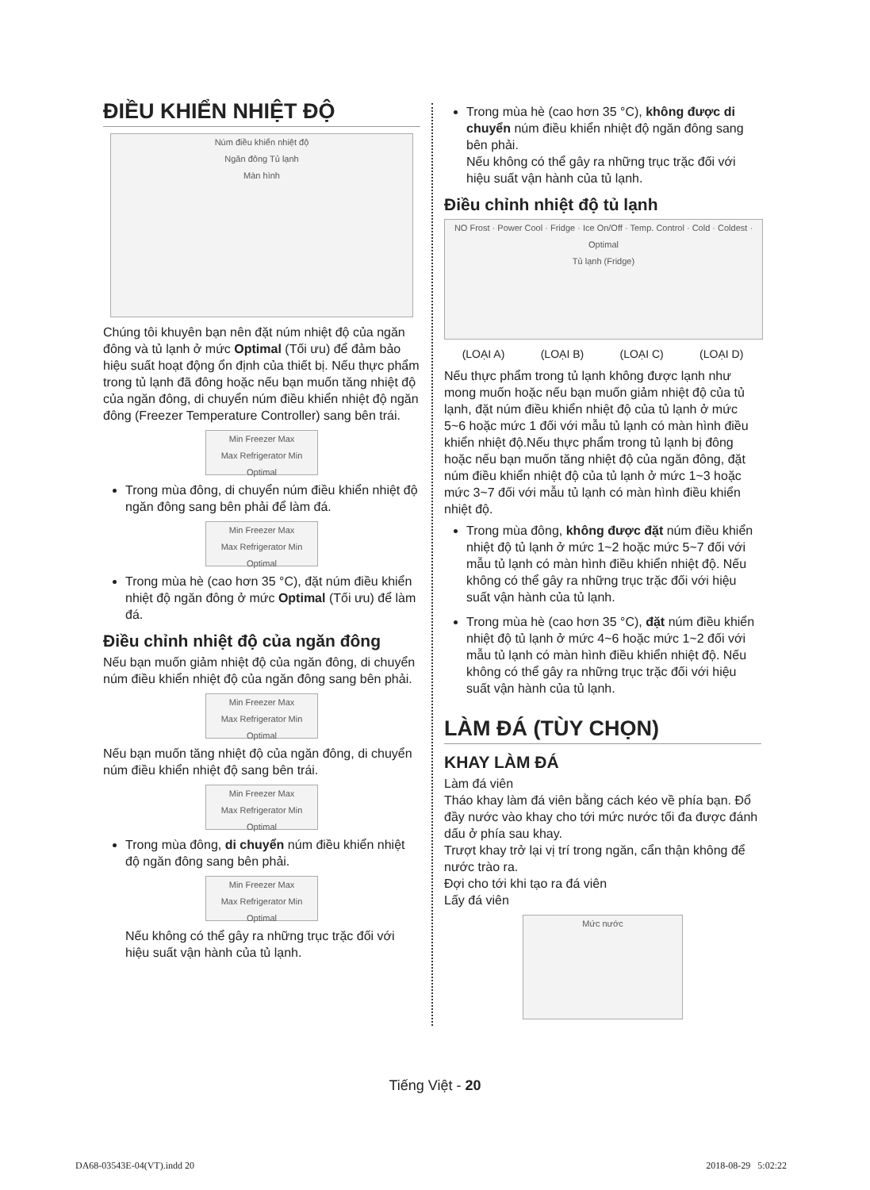ĐIỀU KHIỂN NHIỆT ĐỘ
Núm điều khiển nhiệt độ
Ngăn đông Tủ lạnh
Màn hình
Chúng tôi khuyên bạn nên đặt núm nhiệt độ của ngăn đông và tủ lạnh ở mức Optimal (Tối ưu) để đảm bảo hiệu suất hoạt động ổn định của thiết bị. Nếu thực phẩm trong tủ lạnh đã đông hoặc nếu bạn muốn tăng nhiệt độ của ngăn đông, di chuyển núm điều khiển nhiệt độ ngăn đông (Freezer Temperature Controller) sang bên trái.
Min Freezer Max
Max Refrigerator Min
Optimal
Trong mùa đông, di chuyển núm điều khiển nhiệt độ ngăn đông sang bên phải để làm đá.
Min Freezer Max
Max Refrigerator Min
Optimal
Trong mùa hè (cao hơn 35 °C), đặt núm điều khiển nhiệt độ ngăn đông ở mức Optimal (Tối ưu) để làm đá.
Điều chỉnh nhiệt độ của ngăn đông
Nếu bạn muốn giảm nhiệt độ của ngăn đông, di chuyển núm điều khiển nhiệt độ của ngăn đông sang bên phải.
Min Freezer Max
Max Refrigerator Min
Optimal
Nếu bạn muốn tăng nhiệt độ của ngăn đông, di chuyển núm điều khiển nhiệt độ sang bên trái.
Min Freezer Max
Max Refrigerator Min
Optimal
Trong mùa đông, di chuyển núm điều khiển nhiệt độ ngăn đông sang bên phải.
Min Freezer Max
Max Refrigerator Min
Optimal
Nếu không có thể gây ra những trục trặc đối với hiệu suất vận hành của tủ lạnh.
Trong mùa hè (cao hơn 35 °C), không được di chuyển núm điều khiển nhiệt độ ngăn đông sang bên phải.
Nếu không có thể gây ra những trục trặc đối với hiệu suất vận hành của tủ lạnh.
Điều chỉnh nhiệt độ tủ lạnh
NO Frost · Power Cool · Fridge · Ice On/Off · Temp. Control · Cold · Coldest · Optimal
Tủ lạnh (Fridge)
(LOẠI A) (LOẠI B) (LOẠI C) (LOẠI D)
Nếu thực phẩm trong tủ lạnh không được lạnh như mong muốn hoặc nếu bạn muốn giảm nhiệt độ của tủ lạnh, đặt núm điều khiển nhiệt độ của tủ lạnh ở mức 5~6 hoặc mức 1 đối với mẫu tủ lạnh có màn hình điều khiển nhiệt độ.Nếu thực phẩm trong tủ lạnh bị đông hoặc nếu bạn muốn tăng nhiệt độ của ngăn đông, đặt núm điều khiển nhiệt độ của tủ lạnh ở mức 1~3 hoặc mức 3~7 đối với mẫu tủ lạnh có màn hình điều khiển nhiệt độ.
Trong mùa đông, không được đặt núm điều khiển nhiệt độ tủ lạnh ở mức 1~2 hoặc mức 5~7 đối với mẫu tủ lạnh có màn hình điều khiển nhiệt độ. Nếu không có thể gây ra những trục trặc đối với hiệu suất vận hành của tủ lạnh.
Trong mùa hè (cao hơn 35 °C), đặt núm điều khiển nhiệt độ tủ lạnh ở mức 4~6 hoặc mức 1~2 đối với mẫu tủ lạnh có màn hình điều khiển nhiệt độ. Nếu không có thể gây ra những trục trặc đối với hiệu suất vận hành của tủ lạnh.
LÀM ĐÁ (TÙY CHỌN)
KHAY LÀM ĐÁ
Làm đá viên
Tháo khay làm đá viên bằng cách kéo về phía bạn. Đổ đầy nước vào khay cho tới mức nước tối đa được đánh dấu ở phía sau khay.
Trượt khay trở lại vị trí trong ngăn, cẩn thận không để nước trào ra.
Đợi cho tới khi tạo ra đá viên
Lấy đá viên
Mức nước
Tiếng Việt - 20
DA68-03543E-04(VT).indd 20 2018-08-29 5:02:22